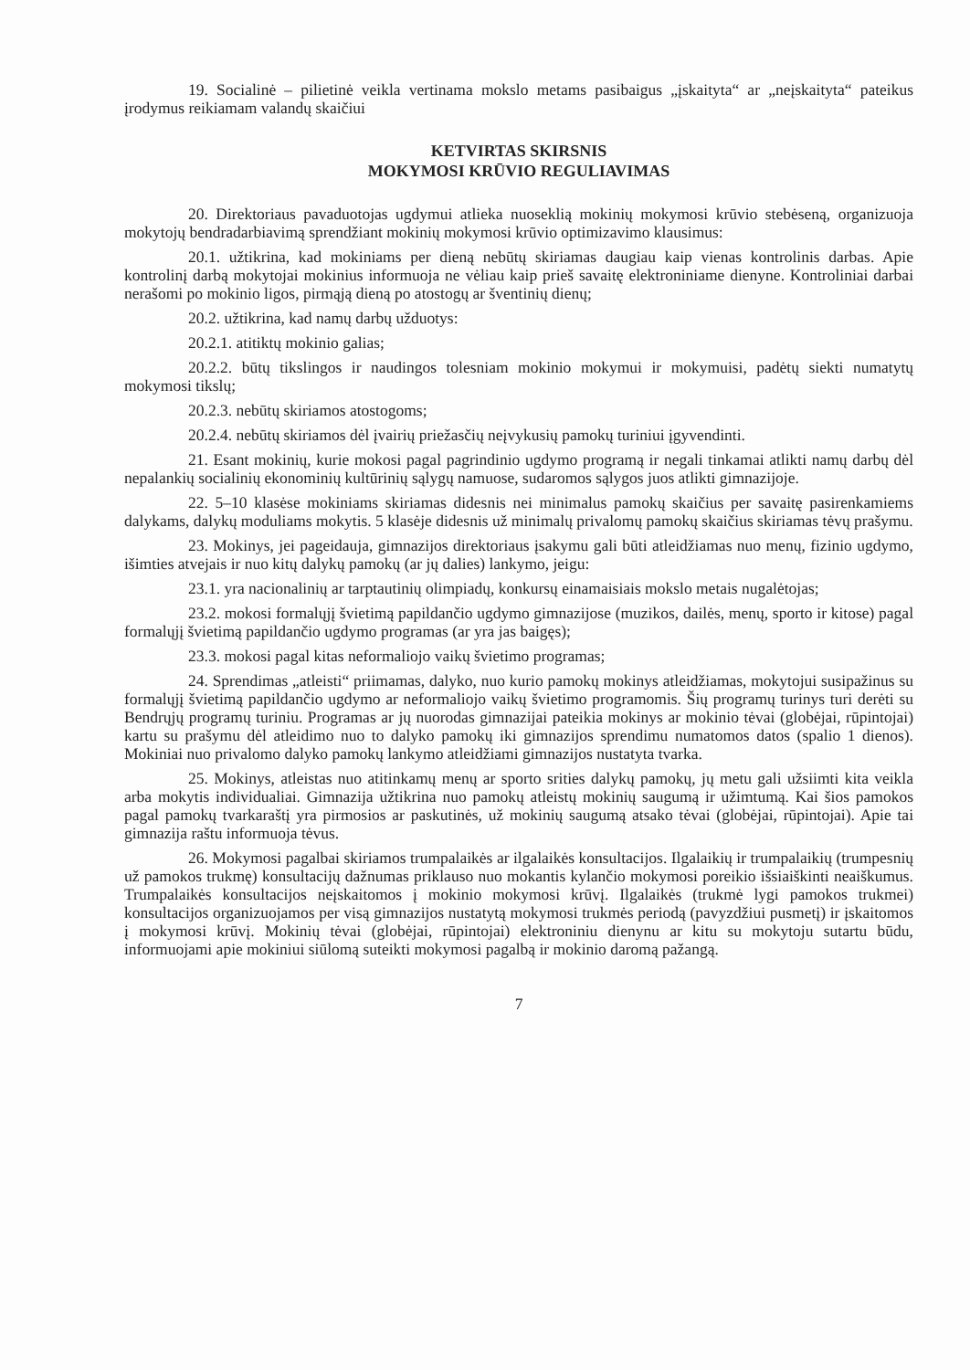19. Socialinė – pilietinė veikla vertinama mokslo metams pasibaigus „įskaityta“ ar „neįskaityta“ pateikus įrodymus reikiamam valandų skaičiui
KETVIRTAS SKIRSNIS
MOKYMOSI KRŪVIO REGULIAVIMAS
20. Direktoriaus pavaduotojas ugdymui atlieka nuoseklią mokinių mokymosi krūvio stebėseną, organizuoja mokytojų bendradarbiavimą sprendžiant mokinių mokymosi krūvio optimizavimo klausimus:
20.1. užtikrina, kad mokiniams per dieną nebūtų skiriamas daugiau kaip vienas kontrolinis darbas. Apie kontrolinį darbą mokytojai mokinius informuoja ne vėliau kaip prieš savaitę elektroniniame dienyne. Kontroliniai darbai nerašomi po mokinio ligos, pirmąją dieną po atostogų ar šventinių dienų;
20.2. užtikrina, kad namų darbų užduotys:
20.2.1. atitiktų mokinio galias;
20.2.2. būtų tikslingos ir naudingos tolesniam mokinio mokymui ir mokymuisi, padėtų siekti numatytų mokymosi tikslų;
20.2.3. nebūtų skiriamos atostogoms;
20.2.4. nebūtų skiriamos dėl įvairių priežasčių neįvykusių pamokų turiniui įgyvendinti.
21. Esant mokinių, kurie mokosi pagal pagrindinio ugdymo programą ir negali tinkamai atlikti namų darbų dėl nepalankių socialinių ekonominių kultūrinių sąlygų namuose, sudaromos sąlygos juos atlikti gimnazijoje.
22. 5–10 klasėse mokiniams skiriamas didesnis nei minimalus pamokų skaičius per savaitę pasirenkamiems dalykams, dalykų moduliams mokytis. 5 klasėje didesnis už minimalų privalomų pamokų skaičius skiriamas tėvų prašymu.
23. Mokinys, jei pageidauja, gimnazijos direktoriaus įsakymu gali būti atleidžiamas nuo menų, fizinio ugdymo, išimties atvejais ir nuo kitų dalykų pamokų (ar jų dalies) lankymo, jeigu:
23.1. yra nacionalinių ar tarptautinių olimpiadų, konkursų einamaisiais mokslo metais nugalėtojas;
23.2. mokosi formalųjį švietimą papildančio ugdymo gimnazijose (muzikos, dailės, menų, sporto ir kitose) pagal formalųjį švietimą papildančio ugdymo programas (ar yra jas baigęs);
23.3. mokosi pagal kitas neformaliojo vaikų švietimo programas;
24. Sprendimas „atleisti“ priimamas, dalyko, nuo kurio pamokų mokinys atleidžiamas, mokytojui susipažinus su formalųjį švietimą papildančio ugdymo ar neformaliojo vaikų švietimo programomis. Šių programų turinys turi derėti su Bendrųjų programų turiniu. Programas ar jų nuorodas gimnazijai pateikia mokinys ar mokinio tėvai (globėjai, rūpintojai) kartu su prašymu dėl atleidimo nuo to dalyko pamokų iki gimnazijos sprendimu numatomos datos (spalio 1 dienos). Mokiniai nuo privalomo dalyko pamokų lankymo atleidžiami gimnazijos nustatyta tvarka.
25. Mokinys, atleistas nuo atitinkamų menų ar sporto srities dalykų pamokų, jų metu gali užsiimti kita veikla arba mokytis individualiai. Gimnazija užtikrina nuo pamokų atleistų mokinių saugumą ir užimtumą. Kai šios pamokos pagal pamokų tvarkaraštį yra pirmosios ar paskutinės, už mokinių saugumą atsako tėvai (globėjai, rūpintojai). Apie tai gimnazija raštu informuoja tėvus.
26. Mokymosi pagalbai skiriamos trumpalaikės ar ilgalaikės konsultacijos. Ilgalaikių ir trumpalaikių (trumpesnių už pamokos trukmę) konsultacijų dažnumas priklauso nuo mokantis kylančio mokymosi poreikio išsiaiškinti neaiškumus. Trumpalaikės konsultacijos neįskaitomos į mokinio mokymosi krūvį. Ilgalaikės (trukmė lygi pamokos trukmei) konsultacijos organizuojamos per visą gimnazijos nustatytą mokymosi trukmės periodą (pavyzdžiui pusmetį) ir įskaitomos į mokymosi krūvį. Mokinių tėvai (globėjai, rūpintojai) elektroniniu dienynu ar kitu su mokytoju sutartu būdu, informuojami apie mokiniui siūlomą suteikti mokymosi pagalbą ir mokinio daromą pažangą.
7